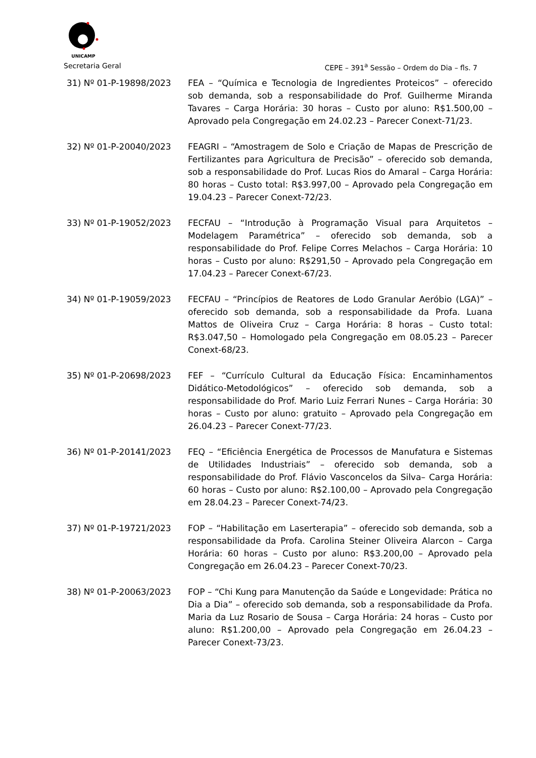UNICAMP
Secretaria Geral CEPE – 391<sup>a</sup> Sessão – Ordem do Dia – fls. 7
31) Nº 01-P-19898/2023 FEA – “Química e Tecnologia de Ingredientes Proteicos” – oferecido sob demanda, sob a responsabilidade do Prof. Guilherme Miranda Tavares – Carga Horária: 30 horas – Custo por aluno: R$1.500,00 – Aprovado pela Congregação em 24.02.23 – Parecer Conext-71/23.
32) Nº 01-P-20040/2023 FEAGRI – “Amostragem de Solo e Criação de Mapas de Prescrição de Fertilizantes para Agricultura de Precisão” – oferecido sob demanda, sob a responsabilidade do Prof. Lucas Rios do Amaral – Carga Horária: 80 horas – Custo total: R$3.997,00 – Aprovado pela Congregação em 19.04.23 – Parecer Conext-72/23.
33) Nº 01-P-19052/2023 FECFAU – “Introdução à Programação Visual para Arquitetos – Modelagem Paramétrica” – oferecido sob demanda, sob a responsabilidade do Prof. Felipe Corres Melachos – Carga Horária: 10 horas – Custo por aluno: R$291,50 – Aprovado pela Congregação em 17.04.23 – Parecer Conext-67/23.
34) Nº 01-P-19059/2023 FECFAU – “Princípios de Reatores de Lodo Granular Aeróbio (LGA)” – oferecido sob demanda, sob a responsabilidade da Profa. Luana Mattos de Oliveira Cruz – Carga Horária: 8 horas – Custo total: R$3.047,50 – Homologado pela Congregação em 08.05.23 – Parecer Conext-68/23.
35) Nº 01-P-20698/2023 FEF – “Currículo Cultural da Educação Física: Encaminhamentos Didático-Metodológicos” – oferecido sob demanda, sob a responsabilidade do Prof. Mario Luiz Ferrari Nunes – Carga Horária: 30 horas – Custo por aluno: gratuito – Aprovado pela Congregação em 26.04.23 – Parecer Conext-77/23.
36) Nº 01-P-20141/2023 FEQ – “Eficiência Energética de Processos de Manufatura e Sistemas de Utilidades Industriais” – oferecido sob demanda, sob a responsabilidade do Prof. Flávio Vasconcelos da Silva– Carga Horária: 60 horas – Custo por aluno: R$2.100,00 – Aprovado pela Congregação em 28.04.23 – Parecer Conext-74/23.
37) Nº 01-P-19721/2023 FOP – “Habilitação em Laserterapia” – oferecido sob demanda, sob a responsabilidade da Profa. Carolina Steiner Oliveira Alarcon – Carga Horária: 60 horas – Custo por aluno: R$3.200,00 – Aprovado pela Congregação em 26.04.23 – Parecer Conext-70/23.
38) Nº 01-P-20063/2023 FOP – “Chi Kung para Manutenção da Saúde e Longevidade: Prática no Dia a Dia” – oferecido sob demanda, sob a responsabilidade da Profa. Maria da Luz Rosario de Sousa – Carga Horária: 24 horas – Custo por aluno: R$1.200,00 – Aprovado pela Congregação em 26.04.23 – Parecer Conext-73/23.